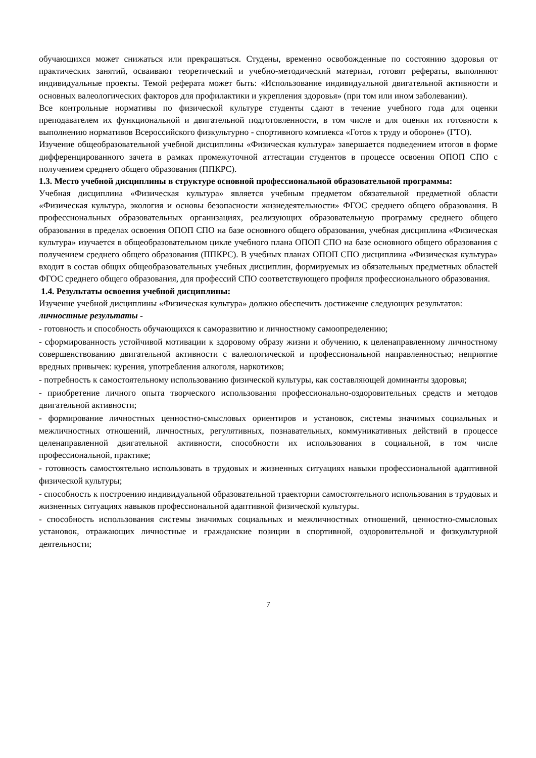обучающихся может снижаться или прекращаться. Студены, временно освобожденные по состоянию здоровья от практических занятий, осваивают теоретический и учебно-методический материал, готовят рефераты, выполняют индивидуальные проекты. Темой реферата может быть: «Использование индивидуальной двигательной активности и основных валеологических факторов для профилактики и укрепления здоровья» (при том или ином заболевании).
Все контрольные нормативы по физической культуре студенты сдают в течение учебного года для оценки преподавателем их функциональной и двигательной подготовленности, в том числе и для оценки их готовности к выполнению нормативов Всероссийского физкультурно - спортивного комплекса «Готов к труду и обороне» (ГТО).
Изучение общеобразовательной учебной дисциплины «Физическая культура» завершается подведением итогов в форме дифференцированного зачета в рамках промежуточной аттестации студентов в процессе освоения ОПОП СПО с получением среднего общего образования (ППКРС).
1.3. Место учебной дисциплины в структуре основной профессиональной образовательной программы:
Учебная дисциплина «Физическая культура» является учебным предметом обязательной предметной области «Физическая культура, экология и основы безопасности жизнедеятельности» ФГОС среднего общего образования. В профессиональных образовательных организациях, реализующих образовательную программу среднего общего образования в пределах освоения ОПОП СПО на базе основного общего образования, учебная дисциплина «Физическая культура» изучается в общеобразовательном цикле учебного плана ОПОП СПО на базе основного общего образования с получением среднего общего образования (ППКРС). В учебных планах ОПОП СПО дисциплина «Физическая культура» входит в состав общих общеобразовательных учебных дисциплин, формируемых из обязательных предметных областей ФГОС среднего общего образования, для профессий СПО соответствующего профиля профессионального образования.
1.4. Результаты освоения учебной дисциплины:
Изучение учебной дисциплины «Физическая культура» должно обеспечить достижение следующих результатов:
личностные результаты -
- готовность и способность обучающихся к саморазвитию и личностному самоопределению;
- сформированность устойчивой мотивации к здоровому образу жизни и обучению, к целенаправленному личностному совершенствованию двигательной активности с валеологической и профессиональной направленностью; неприятие вредных привычек: курения, употребления алкоголя, наркотиков;
- потребность к самостоятельному использованию физической культуры, как составляющей доминанты здоровья;
- приобретение личного опыта творческого использования профессионально-оздоровительных средств и методов двигательной активности;
- формирование личностных ценностно-смысловых ориентиров и установок, системы значимых социальных и межличностных отношений, личностных, регулятивных, познавательных, коммуникативных действий в процессе целенаправленной двигательной активности, способности их использования в социальной, в том числе профессиональной, практике;
- готовность самостоятельно использовать в трудовых и жизненных ситуациях навыки профессиональной адаптивной физической культуры;
- способность к построению индивидуальной образовательной траектории самостоятельного использования в трудовых и жизненных ситуациях навыков профессиональной адаптивной физической культуры.
- способность использования системы значимых социальных и межличностных отношений, ценностно-смысловых установок, отражающих личностные и гражданские позиции в спортивной, оздоровительной и физкультурной деятельности;
7